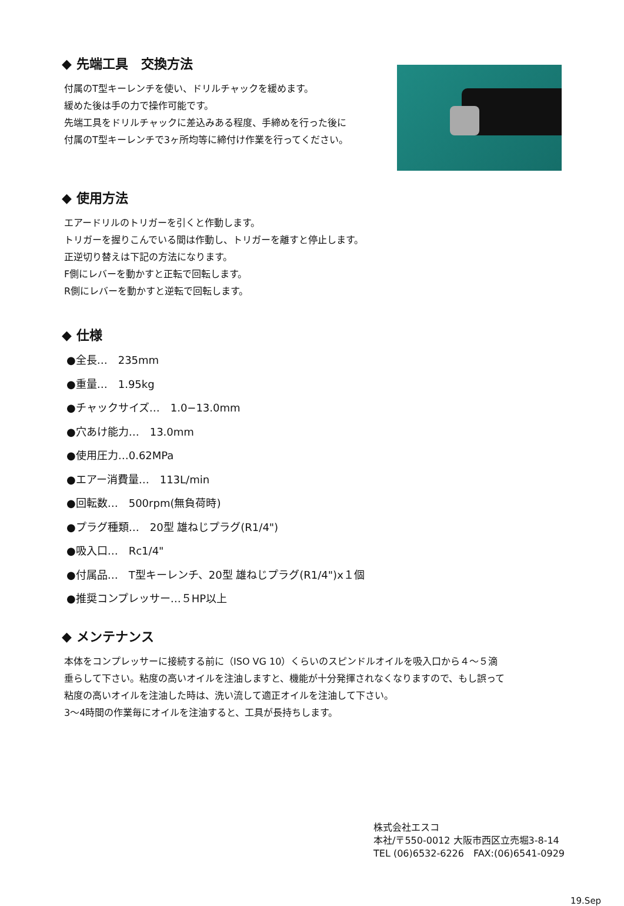◆ 先端工具　交換方法
付属のT型キーレンチを使い、ドリルチャックを緩めます。
緩めた後は手の力で操作可能です。
先端工具をドリルチャックに差込みある程度、手締めを行った後に
付属のT型キーレンチで3ヶ所均等に締付け作業を行ってください。
◆ 使用方法
エアードリルのトリガーを引くと作動します。
トリガーを握りこんでいる間は作動し、トリガーを離すと停止します。
正逆切り替えは下記の方法になります。
F側にレバーを動かすと正転で回転します。
R側にレバーを動かすと逆転で回転します。
◆ 仕様
●全長…　235mm
●重量…　1.95kg
●チャックサイズ…　1.0−13.0mm
●穴あけ能力…　13.0mm
●使用圧力…0.62MPa
●エアー消費量…　113L/min
●回転数…　500rpm(無負荷時)
●プラグ種類…　20型 雄ねじプラグ(R1/4")
●吸入口…　Rc1/4"
●付属品…　T型キーレンチ、20型 雄ねじプラグ(R1/4")x１個
●推奨コンプレッサー…５HP以上
◆ メンテナンス
本体をコンプレッサーに接続する前に（ISO VG 10）くらいのスピンドルオイルを吸入口から４～５滴
垂らして下さい。粘度の高いオイルを注油しますと、機能が十分発揮されなくなりますので、もし誤って
粘度の高いオイルを注油した時は、洗い流して適正オイルを注油して下さい。
3～4時間の作業毎にオイルを注油すると、工具が長持ちします。
株式会社エスコ
本社/〒550-0012 大阪市西区立売堀3-8-14
TEL (06)6532-6226　FAX:(06)6541-0929
19.Sep